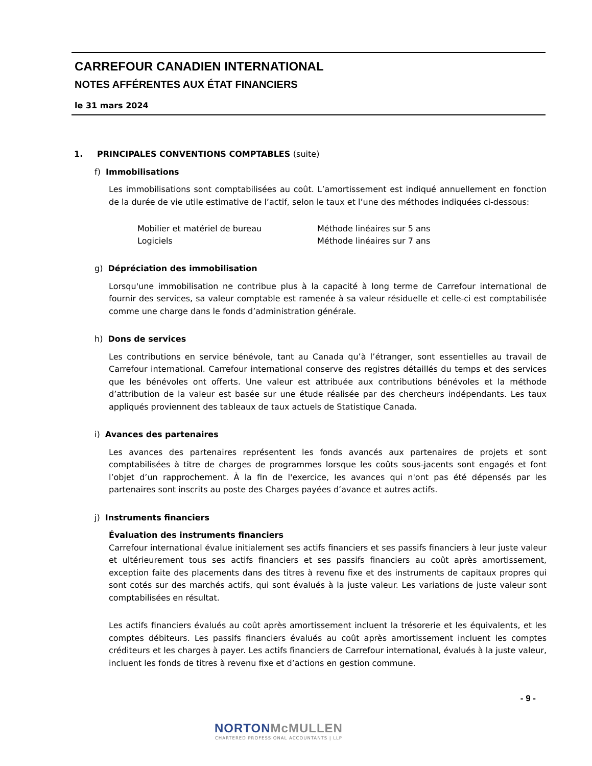CARREFOUR CANADIEN INTERNATIONAL
NOTES AFFÉRENTES AUX ÉTAT FINANCIERS
le 31 mars 2024
1. PRINCIPALES CONVENTIONS COMPTABLES (suite)
f) Immobilisations
Les immobilisations sont comptabilisées au coût. L’amortissement est indiqué annuellement en fonction de la durée de vie utile estimative de l’actif, selon le taux et l’une des méthodes indiquées ci-dessous:
| Mobilier et matériel de bureau | Méthode linéaires sur 5 ans |
| Logiciels | Méthode linéaires sur 7 ans |
g) Dépréciation des immobilisation
Lorsqu'une immobilisation ne contribue plus à la capacité à long terme de Carrefour international de fournir des services, sa valeur comptable est ramenée à sa valeur résiduelle et celle-ci est comptabilisée comme une charge dans le fonds d’administration générale.
h) Dons de services
Les contributions en service bénévole, tant au Canada qu’à l’étranger, sont essentielles au travail de Carrefour international. Carrefour international conserve des registres détaillés du temps et des services que les bénévoles ont offerts. Une valeur est attribuée aux contributions bénévoles et la méthode d’attribution de la valeur est basée sur une étude réalisée par des chercheurs indépendants. Les taux appliqués proviennent des tableaux de taux actuels de Statistique Canada.
i) Avances des partenaires
Les avances des partenaires représentent les fonds avancés aux partenaires de projets et sont comptabilisées à titre de charges de programmes lorsque les coûts sous-jacents sont engagés et font l’objet d’un rapprochement. À la fin de l'exercice, les avances qui n'ont pas été dépensés par les partenaires sont inscrits au poste des Charges payées d’avance et autres actifs.
j) Instruments financiers
Évaluation des instruments financiers
Carrefour international évalue initialement ses actifs financiers et ses passifs financiers à leur juste valeur et ultérieurement tous ses actifs financiers et ses passifs financiers au coût après amortissement, exception faite des placements dans des titres à revenu fixe et des instruments de capitaux propres qui sont cotés sur des marchés actifs, qui sont évalués à la juste valeur. Les variations de juste valeur sont comptabilisées en résultat.
Les actifs financiers évalués au coût après amortissement incluent la trésorerie et les équivalents, et les comptes débiteurs. Les passifs financiers évalués au coût après amortissement incluent les comptes créditeurs et les charges à payer. Les actifs financiers de Carrefour international, évalués à la juste valeur, incluent les fonds de titres à revenu fixe et d’actions en gestion commune.
- 9 -
NORTON McMULLEN
CHARTERED PROFESSIONAL ACCOUNTANTS | LLP